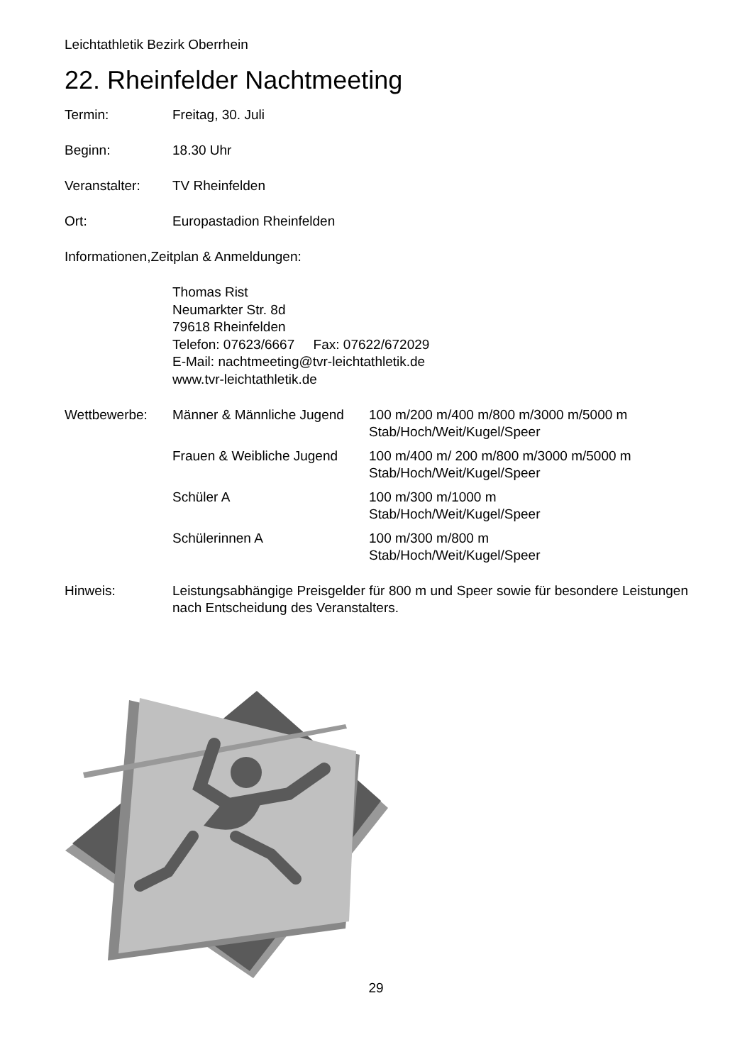Leichtathletik Bezirk Oberrhein
22. Rheinfelder Nachtmeeting
Termin: Freitag, 30. Juli
Beginn: 18.30 Uhr
Veranstalter: TV Rheinfelden
Ort: Europastadion Rheinfelden
Informationen,Zeitplan & Anmeldungen:
Thomas Rist
Neumarkter Str. 8d
79618 Rheinfelden
Telefon: 07623/6667 Fax: 07622/672029
E-Mail: nachtmeeting@tvr-leichtathletik.de
www.tvr-leichtathletik.de
| Wettbewerbe: | Männer & Männliche Jugend | 100 m/200 m/400 m/800 m/3000 m/5000 m Stab/Hoch/Weit/Kugel/Speer |
| | Frauen & Weibliche Jugend | 100 m/400 m/ 200 m/800 m/3000 m/5000 m Stab/Hoch/Weit/Kugel/Speer |
| | Schüler A | 100 m/300 m/1000 m Stab/Hoch/Weit/Kugel/Speer |
| | Schülerinnen A | 100 m/300 m/800 m Stab/Hoch/Weit/Kugel/Speer |
Hinweis: Leistungsabhängige Preisgelder für 800 m und Speer sowie für besondere Leistungen nach Entscheidung des Veranstalters.
29